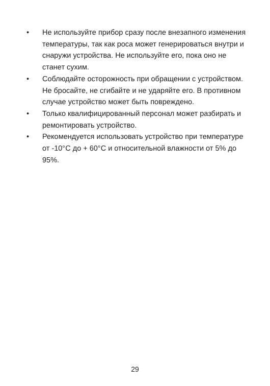• Не используйте прибор сразу после внезапного изменения температуры, так как роса может генерироваться внутри и снаружи устройства. Не используйте его, пока оно не станет сухим.
• Соблюдайте осторожность при обращении с устройством. Не бросайте, не сгибайте и не ударяйте его. В противном случае устройство может быть повреждено.
• Только квалифицированный персонал может разбирать и ремонтировать устройство.
• Рекомендуется использовать устройство при температуре от -10°C до + 60°C и относительной влажности от 5% до 95%.
29